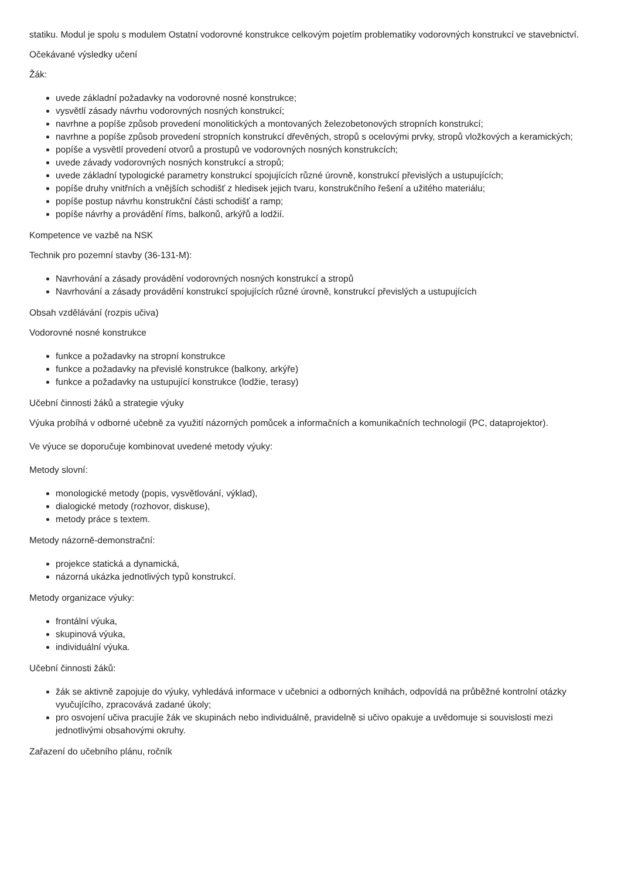statiku. Modul je spolu s modulem Ostatní vodorovné konstrukce celkovým pojetím problematiky vodorovných konstrukcí ve stavebnictví.
Očekávané výsledky učení
Žák:
uvede základní požadavky na vodorovné nosné konstrukce;
vysvětlí zásady návrhu vodorovných nosných konstrukcí;
navrhne a popíše způsob provedení monolitických a montovaných železobetonových stropních konstrukcí;
navrhne a popíše způsob provedení stropních konstrukcí dřevěných, stropů s ocelovými prvky, stropů vložkových a keramických;
popíše a vysvětlí provedení otvorů a prostupů ve vodorovných nosných konstrukcích;
uvede závady vodorovných nosných konstrukcí a stropů;
uvede základní typologické parametry konstrukcí spojujících různé úrovně, konstrukcí převislých a ustupujících;
popíše druhy vnitřních a vnějších schodišť z hledisek jejich tvaru, konstrukčního řešení a užitého materiálu;
popíše postup návrhu konstrukční části schodišť a ramp;
popíše návrhy a provádění říms, balkonů, arkýřů a lodžií.
Kompetence ve vazbě na NSK
Technik pro pozemní stavby (36-131-M):
Navrhování a zásady provádění vodorovných nosných konstrukcí a stropů
Navrhování a zásady provádění konstrukcí spojujících různé úrovně, konstrukcí převislých a ustupujících
Obsah vzdělávání (rozpis učiva)
Vodorovné nosné konstrukce
funkce a požadavky na stropní konstrukce
funkce a požadavky na převislé konstrukce (balkony, arkýře)
funkce a požadavky na ustupující konstrukce (lodžie, terasy)
Učební činnosti žáků a strategie výuky
Výuka probíhá v odborné učebně za využití názorných pomůcek a informačních a komunikačních technologií (PC, dataprojektor).
Ve výuce se doporučuje kombinovat uvedené metody výuky:
Metody slovní:
monologické metody (popis, vysvětlování, výklad),
dialogické metody (rozhovor, diskuse),
metody práce s textem.
Metody názorně-demonstrační:
projekce statická a dynamická,
názorná ukázka jednotlivých typů konstrukcí.
Metody organizace výuky:
frontální výuka,
skupinová výuka,
individuální výuka.
Učební činnosti žáků:
žák se aktivně zapojuje do výuky, vyhledává informace v učebnici a odborných knihách, odpovídá na průběžné kontrolní otázky vyučujícího, zpracovává zadané úkoly;
pro osvojení učiva pracujíe žák ve skupinách nebo individuálně, pravidelně si učivo opakuje a uvědomuje si souvislosti mezi jednotlivými obsahovými okruhy.
Zařazení do učebního plánu, ročník